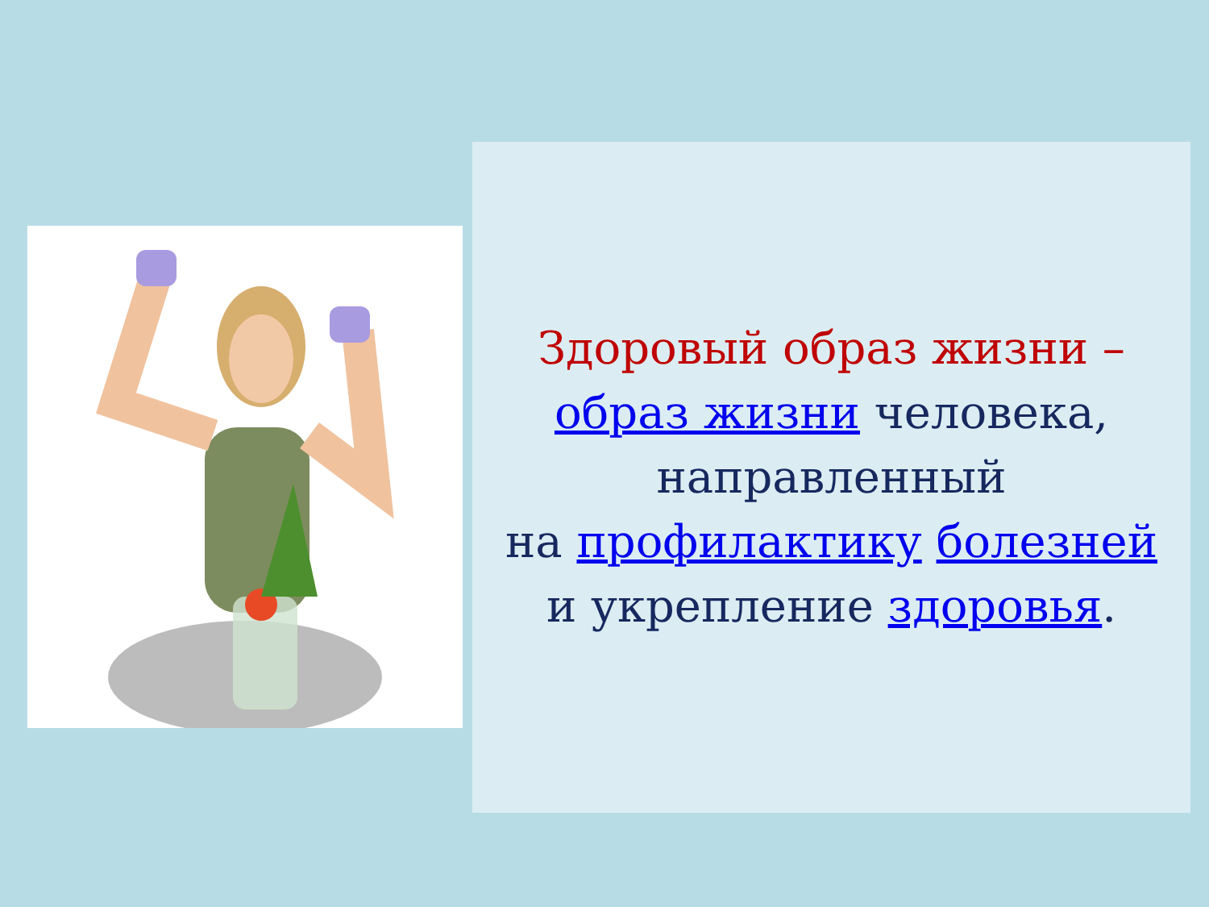Здоровый образ жизни –
образ жизни человека,
направленный
на профилактику болезней
и укрепление здоровья.